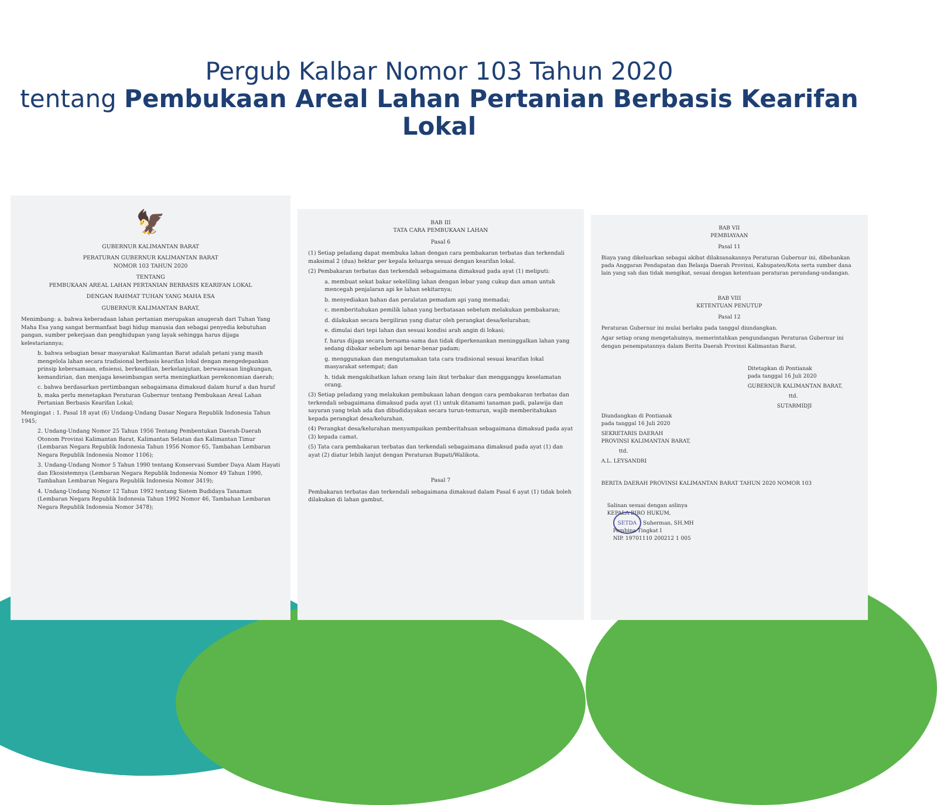Pergub Kalbar Nomor 103 Tahun 2020
tentang Pembukaan Areal Lahan Pertanian Berbasis Kearifan Lokal
🦅
GUBERNUR KALIMANTAN BARAT
PERATURAN GUBERNUR KALIMANTAN BARAT
NOMOR 103 TAHUN 2020
TENTANG
PEMBUKAAN AREAL LAHAN PERTANIAN BERBASIS KEARIFAN LOKAL
DENGAN RAHMAT TUHAN YANG MAHA ESA
GUBERNUR KALIMANTAN BARAT,
Menimbang: a. bahwa keberadaan lahan pertanian merupakan anugerah dari Tuhan Yang Maha Esa yang sangat bermanfaat bagi hidup manusia dan sebagai penyedia kebutuhan pangan, sumber pekerjaan dan penghidupan yang layak sehingga harus dijaga kelestariannya;
b. bahwa sebagian besar masyarakat Kalimantan Barat adalah petani yang masih mengelola lahan secara tradisional berbasis kearifan lokal dengan mengedepankan prinsip kebersamaan, efisiensi, berkeadilan, berkelanjutan, berwawasan lingkungan, kemandirian, dan menjaga keseimbangan serta meningkatkan perekonomian daerah;
c. bahwa berdasarkan pertimbangan sebagaimana dimaksud dalam huruf a dan huruf b, maka perlu menetapkan Peraturan Gubernur tentang Pembukaan Areal Lahan Pertanian Berbasis Kearifan Lokal;
Mengingat : 1. Pasal 18 ayat (6) Undang-Undang Dasar Negara Republik Indonesia Tahun 1945;
2. Undang-Undang Nomor 25 Tahun 1956 Tentang Pembentukan Daerah-Daerah Otonom Provinsi Kalimantan Barat, Kalimantan Selatan dan Kalimantan Timur (Lembaran Negara Republik Indonesia Tahun 1956 Nomor 65, Tambahan Lembaran Negara Republik Indonesia Nomor 1106);
3. Undang-Undang Nomor 5 Tahun 1990 tentang Konservasi Sumber Daya Alam Hayati dan Ekosistemnya (Lembaran Negara Republik Indonesia Nomor 49 Tahun 1990, Tambahan Lembaran Negara Republik Indonesia Nomor 3419);
4. Undang-Undang Nomor 12 Tahun 1992 tentang Sistem Budidaya Tanaman (Lembaran Negara Republik Indonesia Tahun 1992 Nomor 46, Tambahan Lembaran Negara Republik Indonesia Nomor 3478);
BAB III
TATA CARA PEMBUKAAN LAHAN
Pasal 6
(1) Setiap peladang dapat membuka lahan dengan cara pembakaran terbatas dan terkendali maksimal 2 (dua) hektar per kepala keluarga sesuai dengan kearifan lokal.
(2) Pembakaran terbatas dan terkendali sebagaimana dimaksud pada ayat (1) meliputi:
a. membuat sekat bakar sekeliling lahan dengan lebar yang cukup dan aman untuk mencegah penjalaran api ke lahan sekitarnya;
b. menyediakan bahan dan peralatan pemadam api yang memadai;
c. memberitahukan pemilik lahan yang berbatasan sebelum melakukan pembakaran;
d. dilakukan secara bergiliran yang diatur oleh perangkat desa/kelurahan;
e. dimulai dari tepi lahan dan sesuai kondisi arah angin di lokasi;
f. harus dijaga secara bersama-sama dan tidak diperkenankan meninggalkan lahan yang sedang dibakar sebelum api benar-benar padam;
g. menggunakan dan mengutamakan tata cara tradisional sesuai kearifan lokal masyarakat setempat; dan
h. tidak mengakibatkan lahan orang lain ikut terbakar dan mengganggu keselamatan orang.
(3) Setiap peladang yang melakukan pembukaan lahan dengan cara pembakaran terbatas dan terkendali sebagaimana dimaksud pada ayat (1) untuk ditanami tanaman padi, palawija dan sayuran yang telah ada dan dibudidayakan secara turun-temurun, wajib memberitahukan kepada perangkat desa/kelurahan.
(4) Perangkat desa/kelurahan menyampaikan pemberitahuan sebagaimana dimaksud pada ayat (3) kepada camat.
(5) Tata cara pembakaran terbatas dan terkendali sebagaimana dimaksud pada ayat (1) dan ayat (2) diatur lebih lanjut dengan Peraturan Bupati/Walikota.
Pasal 7
Pembakaran terbatas dan terkendali sebagaimana dimaksud dalam Pasal 6 ayat (1) tidak boleh dilakukan di lahan gambut.
BAB VII
PEMBIAYAAN
Pasal 11
Biaya yang dikeluarkan sebagai akibat dilaksanakannya Peraturan Gubernur ini, dibebankan pada Anggaran Pendapatan dan Belanja Daerah Provinsi, Kabupaten/Kota serta sumber dana lain yang sah dan tidak mengikat, sesuai dengan ketentuan peraturan perundang-undangan.
BAB VIII
KETENTUAN PENUTUP
Pasal 12
Peraturan Gubernur ini mulai berlaku pada tanggal diundangkan.
Agar setiap orang mengetahuinya, memerintahkan pengundangan Peraturan Gubernur ini dengan penempatannya dalam Berita Daerah Provinsi Kalimantan Barat.
Ditetapkan di Pontianak
pada tanggal 16 Juli 2020
GUBERNUR KALIMANTAN BARAT,
ttd.
SUTARMIDJI
Diundangkan di Pontianak
pada tanggal 16 Juli 2020
SEKRETARIS DAERAH
PROVINSI KALIMANTAN BARAT,
ttd.
A.L. LEYSANDRI
BERITA DAERAH PROVINSI KALIMANTAN BARAT TAHUN 2020 NOMOR 103
Salinan sesuai dengan aslinya
KEPALA BIRO HUKUM,
SETDA Suherman, SH.MH
Pembina Tingkat I
NIP. 19701110 200212 1 005